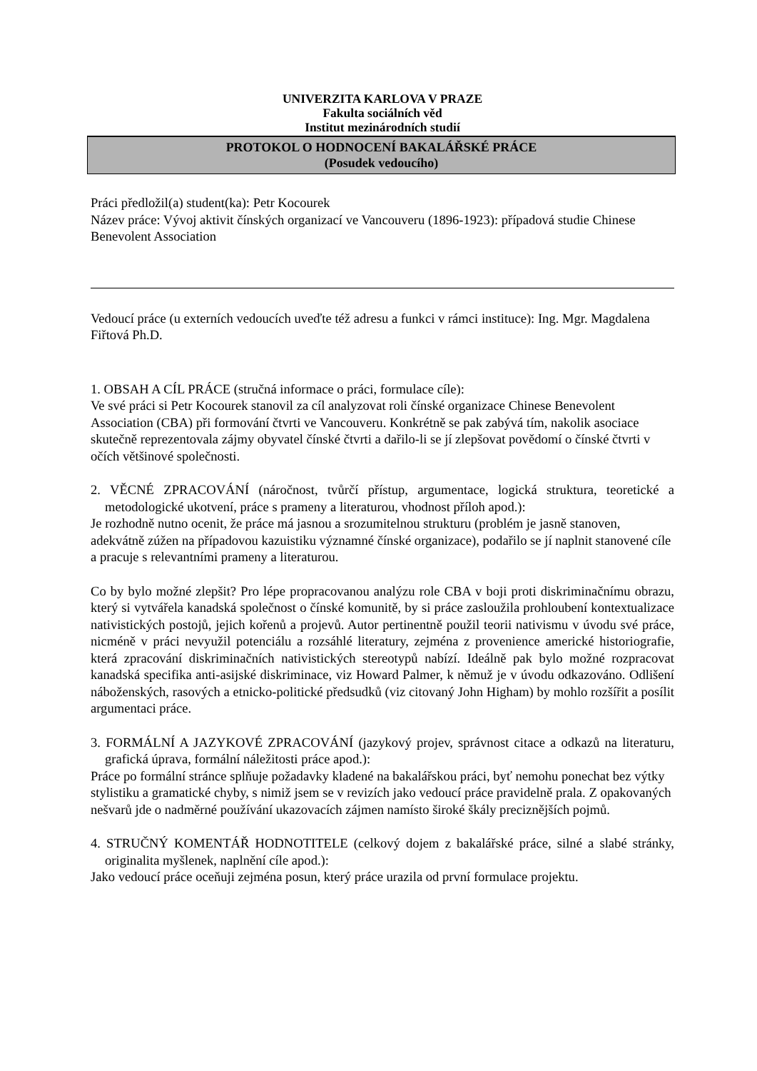UNIVERZITA KARLOVA V PRAZE
Fakulta sociálních věd
Institut mezinárodních studií
PROTOKOL O HODNOCENÍ BAKALÁŘSKÉ PRÁCE
(Posudek vedoucího)
Práci předložil(a) student(ka): Petr Kocourek
Název práce: Vývoj aktivit čínských organizací ve Vancouveru (1896-1923): případová studie Chinese Benevolent Association
Vedoucí práce (u externích vedoucích uveďte též adresu a funkci v rámci instituce): Ing. Mgr. Magdalena Fiřtová Ph.D.
1. OBSAH A CÍL PRÁCE (stručná informace o práci, formulace cíle):
Ve své práci si Petr Kocourek stanovil za cíl analyzovat roli čínské organizace Chinese Benevolent Association (CBA) při formování čtvrti ve Vancouveru. Konkrétně se pak zabývá tím, nakolik asociace skutečně reprezentovala zájmy obyvatel čínské čtvrti a dařilo-li se jí zlepšovat povědomí o čínské čtvrti v očích většinové společnosti.
2. VĚCNÉ ZPRACOVÁNÍ (náročnost, tvůrčí přístup, argumentace, logická struktura, teoretické a metodologické ukotvení, práce s prameny a literaturou, vhodnost příloh apod.):
Je rozhodně nutno ocenit, že práce má jasnou a srozumitelnou strukturu (problém je jasně stanoven, adekvátně zúžen na případovou kazuistiku významné čínské organizace), podařilo se jí naplnit stanovené cíle a pracuje s relevantními prameny a literaturou.
Co by bylo možné zlepšit? Pro lépe propracovanou analýzu role CBA v boji proti diskriminačnímu obrazu, který si vytvářela kanadská společnost o čínské komunitě, by si práce zasloužila prohloubení kontextualizace nativistických postojů, jejich kořenů a projevů. Autor pertinentně použil teorii nativismu v úvodu své práce, nicméně v práci nevyužil potenciálu a rozsáhlé literatury, zejména z provenience americké historiografie, která zpracování diskriminačních nativistických stereotypů nabízí. Ideálně pak bylo možné rozpracovat kanadská specifika anti-asijské diskriminace, viz Howard Palmer, k němuž je v úvodu odkazováno. Odlišení náboženských, rasových a etnicko-politické předsudků (viz citovaný John Higham) by mohlo rozšířit a posílit argumentaci práce.
3. FORMÁLNÍ A JAZYKOVÉ ZPRACOVÁNÍ (jazykový projev, správnost citace a odkazů na literaturu, grafická úprava, formální náležitosti práce apod.):
Práce po formální stránce splňuje požadavky kladené na bakalářskou práci, byť nemohu ponechat bez výtky stylistiku a gramatické chyby, s nimiž jsem se v revizích jako vedoucí práce pravidelně prala. Z opakovaných nešvarů jde o nadměrné používání ukazovacích zájmen namísto široké škály preciznějších pojmů.
4. STRUČNÝ KOMENTÁŘ HODNOTITELE (celkový dojem z bakalářské práce, silné a slabé stránky, originalita myšlenek, naplnění cíle apod.):
Jako vedoucí práce oceňuji zejména posun, který práce urazila od první formulace projektu.